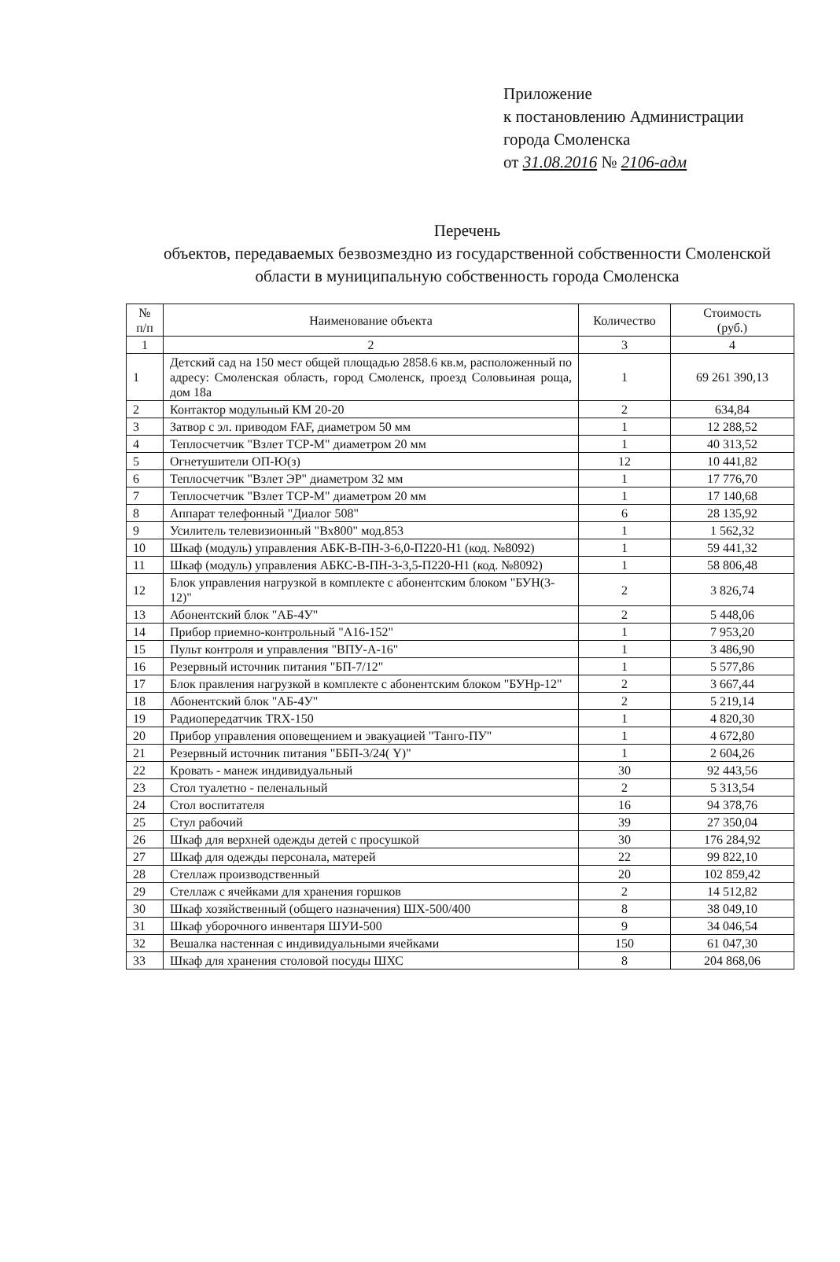Приложение
к постановлению Администрации
города Смоленска
от 31.08.2016 № 2106-адм
Перечень
объектов, передаваемых безвозмездно из государственной собственности Смоленской области в муниципальную собственность города Смоленска
| № п/п | Наименование объекта | Количество | Стоимость (руб.) |
| --- | --- | --- | --- |
| 1 | 2 | 3 | 4 |
| 1 | Детский сад на 150 мест общей площадью 2858.6 кв.м, расположенный по адресу: Смоленская область, город Смоленск, проезд Соловьиная роща, дом 18а | 1 | 69 261 390,13 |
| 2 | Контактор модульный КМ 20-20 | 2 | 634,84 |
| 3 | Затвор с эл. приводом FAF, диаметром 50 мм | 1 | 12 288,52 |
| 4 | Теплосчетчик "Взлет ТСР-М" диаметром 20 мм | 1 | 40 313,52 |
| 5 | Огнетушители ОП-Ю(з) | 12 | 10 441,82 |
| 6 | Теплосчетчик "Взлет ЭР" диаметром 32 мм | 1 | 17 776,70 |
| 7 | Теплосчетчик "Взлет ТСР-М" диаметром 20 мм | 1 | 17 140,68 |
| 8 | Аппарат телефонный "Диалог 508" | 6 | 28 135,92 |
| 9 | Усилитель телевизионный "Вх800" мод.853 | 1 | 1 562,32 |
| 10 | Шкаф (модуль) управления АБК-В-ПН-3-6,0-П220-Н1 (код. №8092) | 1 | 59 441,32 |
| 11 | Шкаф (модуль) управления АБКС-В-ПН-3-3,5-П220-Н1 (код. №8092) | 1 | 58 806,48 |
| 12 | Блок управления нагрузкой в комплекте с абонентским блоком "БУН(3-12)" | 2 | 3 826,74 |
| 13 | Абонентский блок "АБ-4У" | 2 | 5 448,06 |
| 14 | Прибор приемно-контрольный "А16-152" | 1 | 7 953,20 |
| 15 | Пульт контроля и управления "ВПУ-А-16" | 1 | 3 486,90 |
| 16 | Резервный источник питания "БП-7/12" | 1 | 5 577,86 |
| 17 | Блок правления нагрузкой в комплекте с абонентским блоком "БУНр-12" | 2 | 3 667,44 |
| 18 | Абонентский блок "АБ-4У" | 2 | 5 219,14 |
| 19 | Радиопередатчик TRX-150 | 1 | 4 820,30 |
| 20 | Прибор управления оповещением и эвакуацией "Танго-ПУ" | 1 | 4 672,80 |
| 21 | Резервный источник питания "ББП-3/24( Y)" | 1 | 2 604,26 |
| 22 | Кровать - манеж индивидуальный | 30 | 92 443,56 |
| 23 | Стол туалетно - пеленальный | 2 | 5 313,54 |
| 24 | Стол воспитателя | 16 | 94 378,76 |
| 25 | Стул рабочий | 39 | 27 350,04 |
| 26 | Шкаф для верхней одежды детей с просушкой | 30 | 176 284,92 |
| 27 | Шкаф для одежды персонала, матерей | 22 | 99 822,10 |
| 28 | Стеллаж производственный | 20 | 102 859,42 |
| 29 | Стеллаж с ячейками для хранения горшков | 2 | 14 512,82 |
| 30 | Шкаф хозяйственный (общего назначения) ШХ-500/400 | 8 | 38 049,10 |
| 31 | Шкаф уборочного инвентаря ШУИ-500 | 9 | 34 046,54 |
| 32 | Вешалка настенная с индивидуальными ячейками | 150 | 61 047,30 |
| 33 | Шкаф для хранения столовой посуды ШХС | 8 | 204 868,06 |